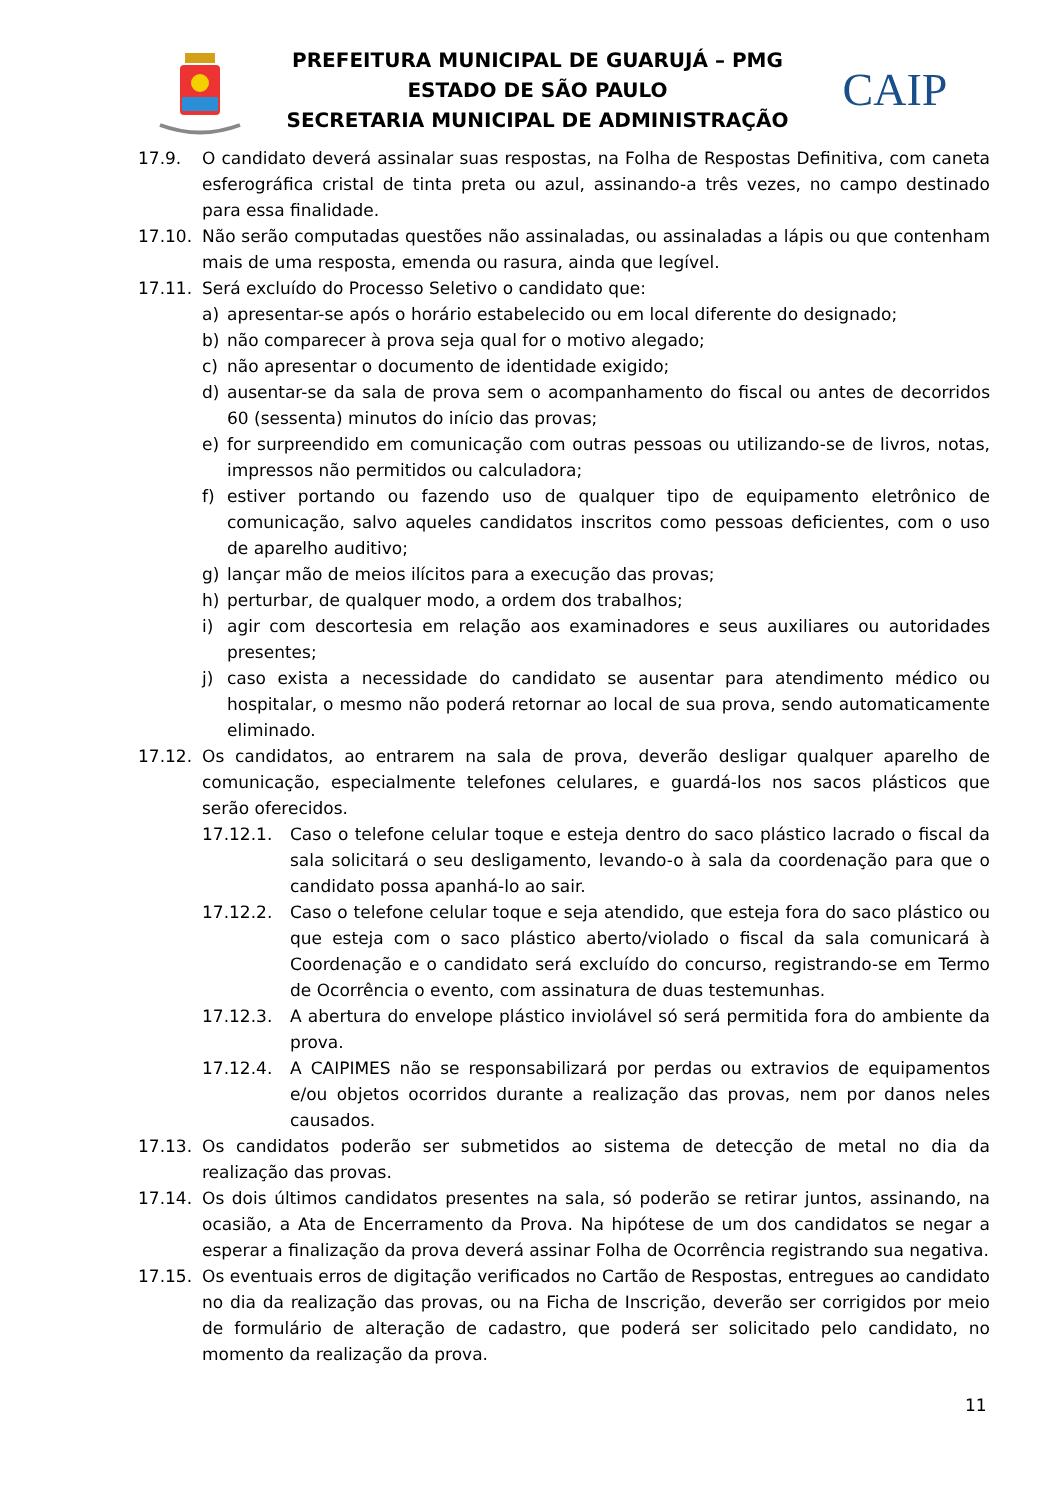PREFEITURA MUNICIPAL DE GUARUJÁ – PMG
ESTADO DE SÃO PAULO
SECRETARIA MUNICIPAL DE ADMINISTRAÇÃO
CAIP
17.9. O candidato deverá assinalar suas respostas, na Folha de Respostas Definitiva, com caneta esferográfica cristal de tinta preta ou azul, assinando-a três vezes, no campo destinado para essa finalidade.
17.10. Não serão computadas questões não assinaladas, ou assinaladas a lápis ou que contenham mais de uma resposta, emenda ou rasura, ainda que legível.
17.11. Será excluído do Processo Seletivo o candidato que:
a) apresentar-se após o horário estabelecido ou em local diferente do designado;
b) não comparecer à prova seja qual for o motivo alegado;
c) não apresentar o documento de identidade exigido;
d) ausentar-se da sala de prova sem o acompanhamento do fiscal ou antes de decorridos 60 (sessenta) minutos do início das provas;
e) for surpreendido em comunicação com outras pessoas ou utilizando-se de livros, notas, impressos não permitidos ou calculadora;
f) estiver portando ou fazendo uso de qualquer tipo de equipamento eletrônico de comunicação, salvo aqueles candidatos inscritos como pessoas deficientes, com o uso de aparelho auditivo;
g) lançar mão de meios ilícitos para a execução das provas;
h) perturbar, de qualquer modo, a ordem dos trabalhos;
i) agir com descortesia em relação aos examinadores e seus auxiliares ou autoridades presentes;
j) caso exista a necessidade do candidato se ausentar para atendimento médico ou hospitalar, o mesmo não poderá retornar ao local de sua prova, sendo automaticamente eliminado.
17.12. Os candidatos, ao entrarem na sala de prova, deverão desligar qualquer aparelho de comunicação, especialmente telefones celulares, e guardá-los nos sacos plásticos que serão oferecidos.
17.12.1. Caso o telefone celular toque e esteja dentro do saco plástico lacrado o fiscal da sala solicitará o seu desligamento, levando-o à sala da coordenação para que o candidato possa apanhá-lo ao sair.
17.12.2. Caso o telefone celular toque e seja atendido, que esteja fora do saco plástico ou que esteja com o saco plástico aberto/violado o fiscal da sala comunicará à Coordenação e o candidato será excluído do concurso, registrando-se em Termo de Ocorrência o evento, com assinatura de duas testemunhas.
17.12.3. A abertura do envelope plástico inviolável só será permitida fora do ambiente da prova.
17.12.4. A CAIPIMES não se responsabilizará por perdas ou extravios de equipamentos e/ou objetos ocorridos durante a realização das provas, nem por danos neles causados.
17.13. Os candidatos poderão ser submetidos ao sistema de detecção de metal no dia da realização das provas.
17.14. Os dois últimos candidatos presentes na sala, só poderão se retirar juntos, assinando, na ocasião, a Ata de Encerramento da Prova. Na hipótese de um dos candidatos se negar a esperar a finalização da prova deverá assinar Folha de Ocorrência registrando sua negativa.
17.15. Os eventuais erros de digitação verificados no Cartão de Respostas, entregues ao candidato no dia da realização das provas, ou na Ficha de Inscrição, deverão ser corrigidos por meio de formulário de alteração de cadastro, que poderá ser solicitado pelo candidato, no momento da realização da prova.
11